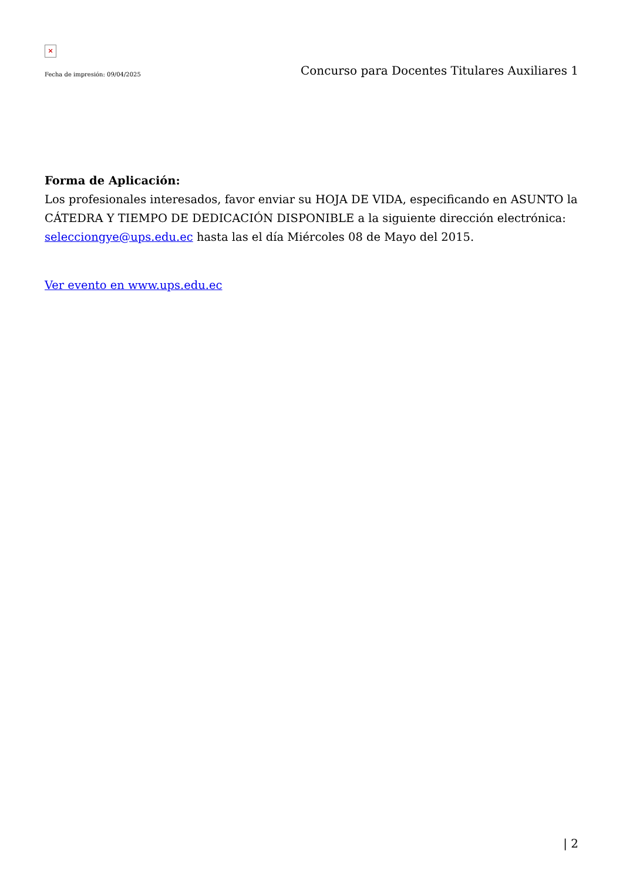×
Fecha de impresión: 09/04/2025 Concurso para Docentes Titulares Auxiliares 1
Forma de Aplicación:
Los profesionales interesados, favor enviar su HOJA DE VIDA, especificando en ASUNTO la CÁTEDRA Y TIEMPO DE DEDICACIÓN DISPONIBLE a la siguiente dirección electrónica: selecciongye@ups.edu.ec hasta las el día Miércoles 08 de Mayo del 2015.
Ver evento en www.ups.edu.ec
| 2